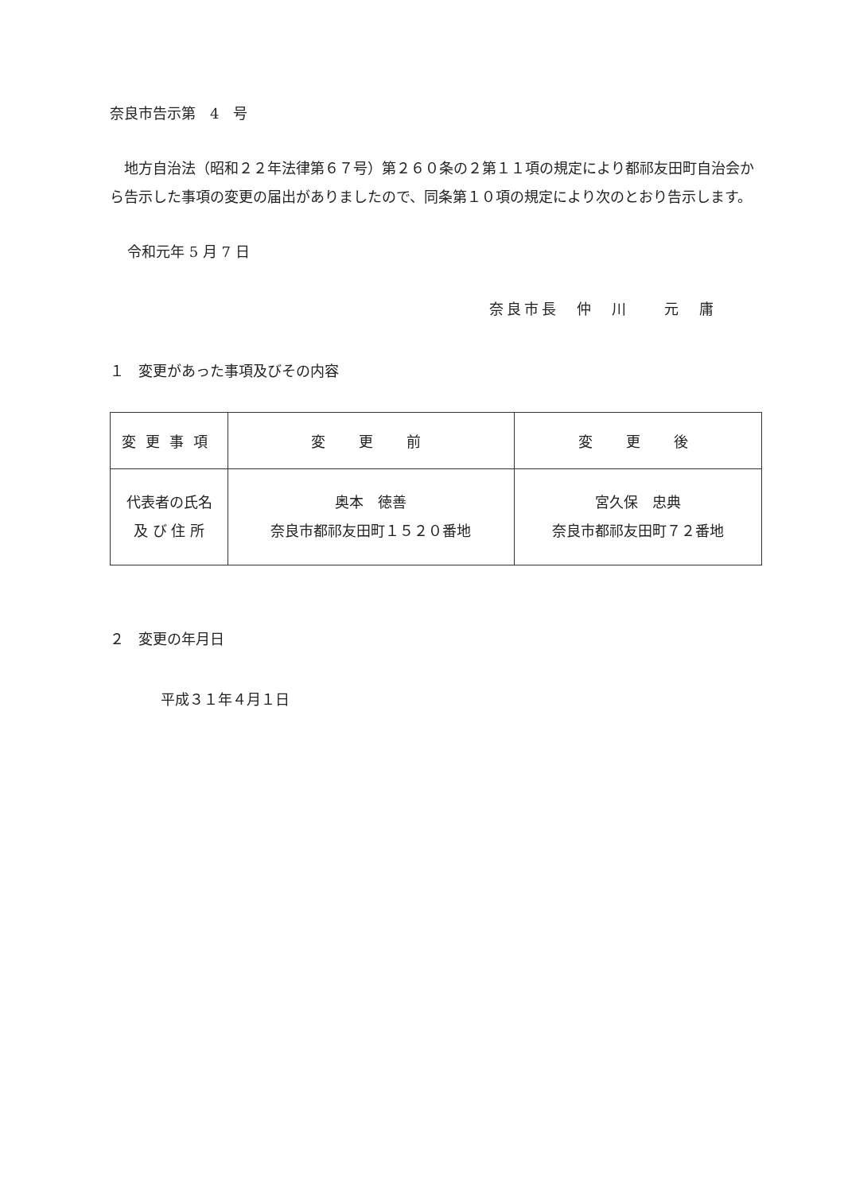奈良市告示第　4　号
地方自治法（昭和２２年法律第６７号）第２６０条の２第１１項の規定により都祁友田町自治会から告示した事項の変更の届出がありましたので、同条第１０項の規定により次のとおり告示します。
令和元年 5 月 7 日
奈良市長　仲　川　　元　庸
１　変更があった事項及びその内容
| 変更事項 | 変 更 前 | 変 更 後 |
| 代表者の氏名 及 び 住 所 | 奥本 徳善 奈良市都祁友田町１５２０番地 | 宮久保 忠典 奈良市都祁友田町７２番地 |
２　変更の年月日
平成３１年４月１日